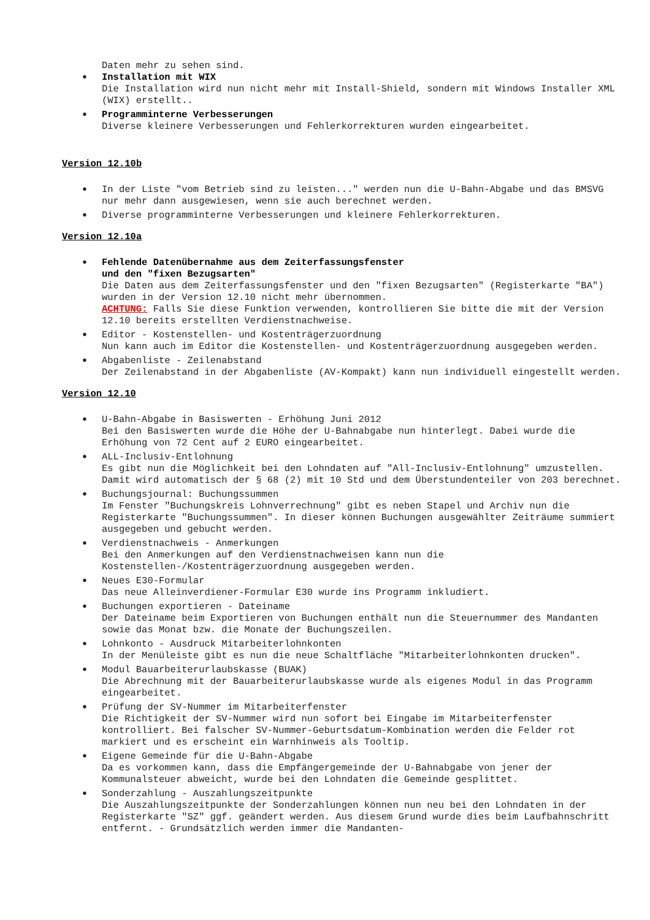Daten mehr zu sehen sind.
• Installation mit WIX
Die Installation wird nun nicht mehr mit Install-Shield, sondern mit Windows Installer XML (WIX) erstellt..
• Programminterne Verbesserungen
Diverse kleinere Verbesserungen und Fehlerkorrekturen wurden eingearbeitet.
Version 12.10b
• In der Liste "vom Betrieb sind zu leisten..." werden nun die U-Bahn-Abgabe und das BMSVG nur mehr dann ausgewiesen, wenn sie auch berechnet werden.
• Diverse programminterne Verbesserungen und kleinere Fehlerkorrekturen.
Version 12.10a
• Fehlende Datenübernahme aus dem Zeiterfassungsfenster
und den "fixen Bezugsarten"
Die Daten aus dem Zeiterfassungsfenster und den "fixen Bezugsarten" (Registerkarte "BA") wurden in der Version 12.10 nicht mehr übernommen.
ACHTUNG: Falls Sie diese Funktion verwenden, kontrollieren Sie bitte die mit der Version 12.10 bereits erstellten Verdienstnachweise.
• Editor - Kostenstellen- und Kostenträgerzuordnung
Nun kann auch im Editor die Kostenstellen- und Kostenträgerzuordnung ausgegeben werden.
• Abgabenliste - Zeilenabstand
Der Zeilenabstand in der Abgabenliste (AV-Kompakt) kann nun individuell eingestellt werden.
Version 12.10
• U-Bahn-Abgabe in Basiswerten - Erhöhung Juni 2012
Bei den Basiswerten wurde die Höhe der U-Bahnabgabe nun hinterlegt. Dabei wurde die Erhöhung von 72 Cent auf 2 EURO eingearbeitet.
• ALL-Inclusiv-Entlohnung
Es gibt nun die Möglichkeit bei den Lohndaten auf "All-Inclusiv-Entlohnung" umzustellen. Damit wird automatisch der § 68 (2) mit 10 Std und dem Überstundenteiler von 203 berechnet.
• Buchungsjournal: Buchungssummen
Im Fenster "Buchungskreis Lohnverrechnung" gibt es neben Stapel und Archiv nun die Registerkarte "Buchungssummen". In dieser können Buchungen ausgewählter Zeiträume summiert ausgegeben und gebucht werden.
• Verdienstnachweis - Anmerkungen
Bei den Anmerkungen auf den Verdienstnachweisen kann nun die Kostenstellen-/Kostenträgerzuordnung ausgegeben werden.
• Neues E30-Formular
Das neue Alleinverdiener-Formular E30 wurde ins Programm inkludiert.
• Buchungen exportieren - Dateiname
Der Dateiname beim Exportieren von Buchungen enthält nun die Steuernummer des Mandanten sowie das Monat bzw. die Monate der Buchungszeilen.
• Lohnkonto - Ausdruck Mitarbeiterlohnkonten
In der Menüleiste gibt es nun die neue Schaltfläche "Mitarbeiterlohnkonten drucken".
• Modul Bauarbeiterurlaubskasse (BUAK)
Die Abrechnung mit der Bauarbeiterurlaubskasse wurde als eigenes Modul in das Programm eingearbeitet.
• Prüfung der SV-Nummer im Mitarbeiterfenster
Die Richtigkeit der SV-Nummer wird nun sofort bei Eingabe im Mitarbeiterfenster kontrolliert. Bei falscher SV-Nummer-Geburtsdatum-Kombination werden die Felder rot markiert und es erscheint ein Warnhinweis als Tooltip.
• Eigene Gemeinde für die U-Bahn-Abgabe
Da es vorkommen kann, dass die Empfängergemeinde der U-Bahnabgabe von jener der Kommunalsteuer abweicht, wurde bei den Lohndaten die Gemeinde gesplittet.
• Sonderzahlung - Auszahlungszeitpunkte
Die Auszahlungszeitpunkte der Sonderzahlungen können nun neu bei den Lohndaten in der Registerkarte "SZ" ggf. geändert werden. Aus diesem Grund wurde dies beim Laufbahnschritt entfernt. - Grundsätzlich werden immer die Mandanten-